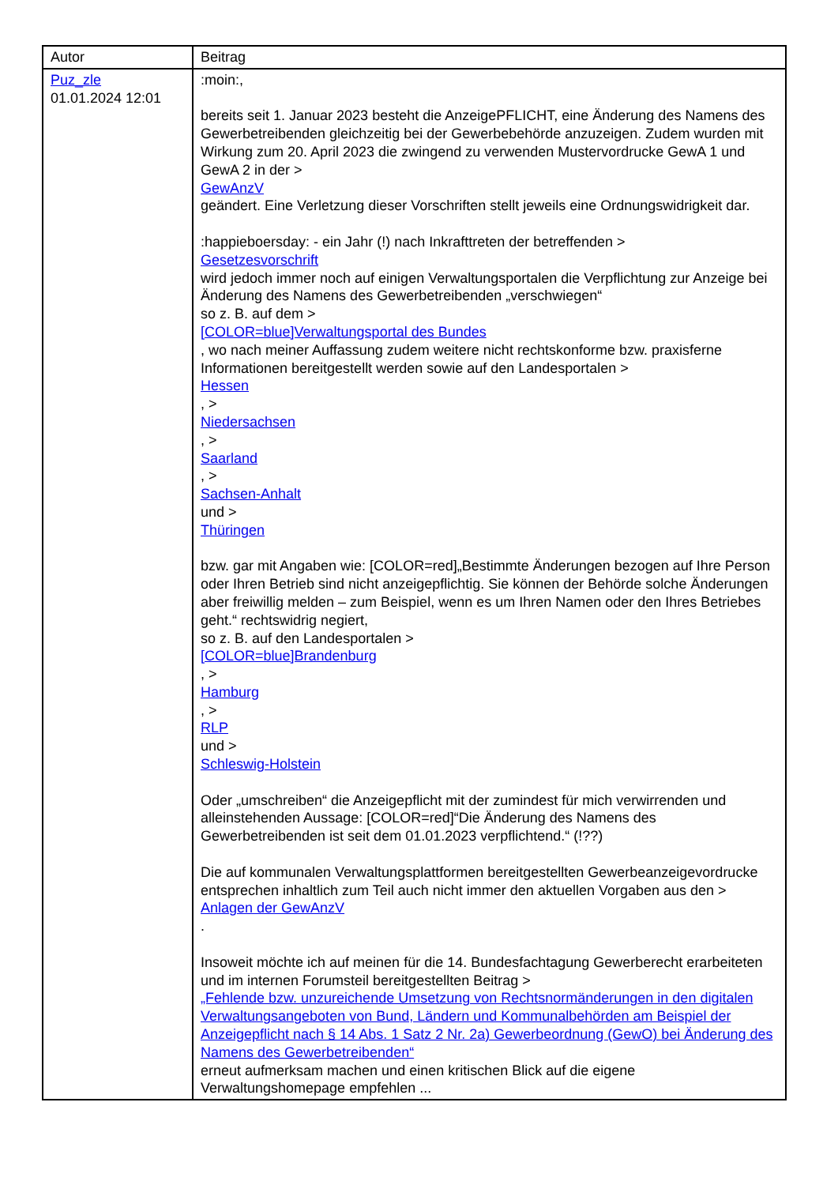| Autor | Beitrag |
| --- | --- |
| Puz_zle 01.01.2024 12:01 | :moin:, bereits seit 1. Januar 2023 besteht die AnzeigePFLICHT, eine Änderung des Namens des Gewerbetreibenden gleichzeitig bei der Gewerbebehörde anzuzeigen. Zudem wurden mit Wirkung zum 20. April 2023 die zwingend zu verwenden Mustervordrucke GewA 1 und GewA 2 in der > GewAnzV geändert. Eine Verletzung dieser Vorschriften stellt jeweils eine Ordnungswidrigkeit dar. :happieboersday: - ein Jahr (!) nach Inkrafttreten der betreffenden > Gesetzesvorschrift wird jedoch immer noch auf einigen Verwaltungsportalen die Verpflichtung zur Anzeige bei Änderung des Namens des Gewerbetreibenden „verschwiegen“ so z. B. auf dem > [COLOR=blue]Verwaltungsportal des Bundes , wo nach meiner Auffassung zudem weitere nicht rechtskonforme bzw. praxisferne Informationen bereitgestellt werden sowie auf den Landesportalen > Hessen , > Niedersachsen , > Saarland , > Sachsen-Anhalt und > Thüringen bzw. gar mit Angaben wie: [COLOR=red]„Bestimmte Änderungen bezogen auf Ihre Person oder Ihren Betrieb sind nicht anzeigepflichtig. Sie können der Behörde solche Änderungen aber freiwillig melden – zum Beispiel, wenn es um Ihren Namen oder den Ihres Betriebes geht.“ rechtswidrig negiert, so z. B. auf den Landesportalen > [COLOR=blue]Brandenburg , > Hamburg , > RLP und > Schleswig-Holstein Oder „umschreiben“ die Anzeigepflicht mit der zumindest für mich verwirrenden und alleinstehenden Aussage: [COLOR=red]“Die Änderung des Namens des Gewerbetreibenden ist seit dem 01.01.2023 verpflichtend.“ (!??) Die auf kommunalen Verwaltungsplattformen bereitgestellten Gewerbeanzeigevordrucke entsprechen inhaltlich zum Teil auch nicht immer den aktuellen Vorgaben aus den > Anlagen der GewAnzV . Insoweit möchte ich auf meinen für die 14. Bundesfachtagung Gewerberecht erarbeiteten und im internen Forumsteil bereitgestellten Beitrag > „Fehlende bzw. unzureichende Umsetzung von Rechtsnormänderungen in den digitalen Verwaltungsangeboten von Bund, Ländern und Kommunalbehörden am Beispiel der Anzeigepflicht nach § 14 Abs. 1 Satz 2 Nr. 2a) Gewerbeordnung (GewO) bei Änderung des Namens des Gewerbetreibenden“ erneut aufmerksam machen und einen kritischen Blick auf die eigene Verwaltungshomepage empfehlen ... |